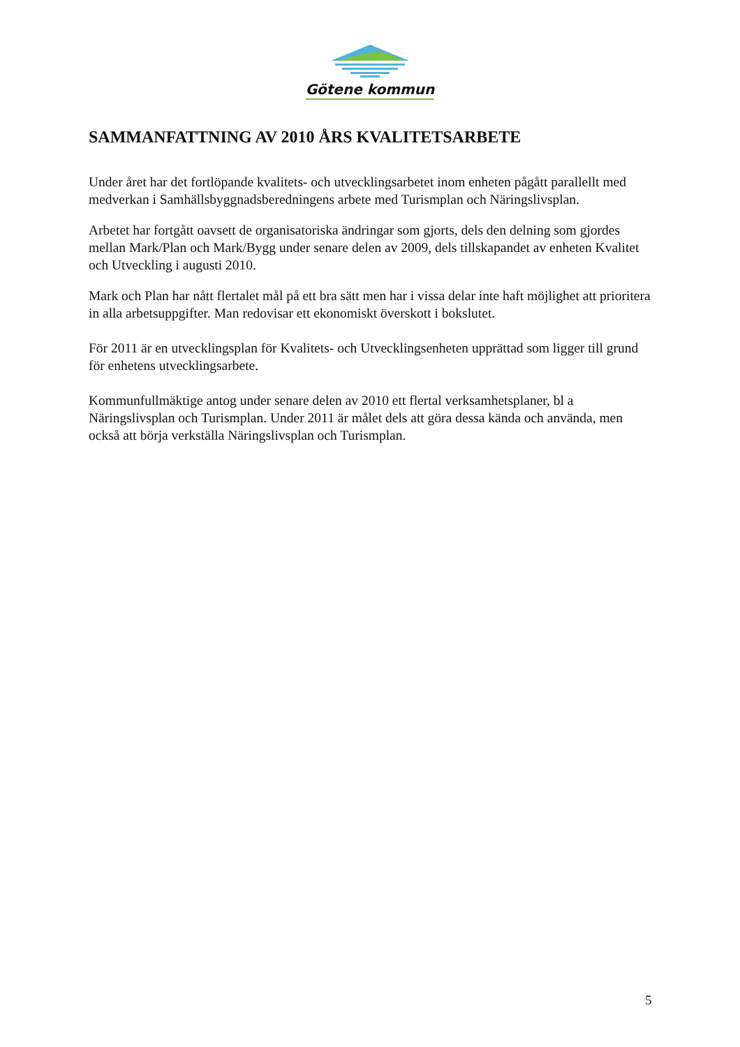Götene kommun
SAMMANFATTNING AV 2010 ÅRS KVALITETSARBETE
Under året har det fortlöpande kvalitets- och utvecklingsarbetet inom enheten pågått parallellt med medverkan i Samhällsbyggnadsberedningens arbete med Turismplan och Näringslivsplan.
Arbetet har fortgått oavsett de organisatoriska ändringar som gjorts, dels den delning som gjordes mellan Mark/Plan och Mark/Bygg under senare delen av 2009, dels tillskapandet av enheten Kvalitet och Utveckling i augusti 2010.
Mark och Plan har nått flertalet mål på ett bra sätt men har i vissa delar inte haft möjlighet att prioritera in alla arbetsuppgifter. Man redovisar ett ekonomiskt överskott i bokslutet.
För 2011 är en utvecklingsplan för Kvalitets- och Utvecklingsenheten upprättad som ligger till grund för enhetens utvecklingsarbete.
Kommunfullmäktige antog under senare delen av 2010 ett flertal verksamhetsplaner, bl a Näringslivsplan och Turismplan. Under 2011 är målet dels att göra dessa kända och använda, men också att börja verkställa Näringslivsplan och Turismplan.
5